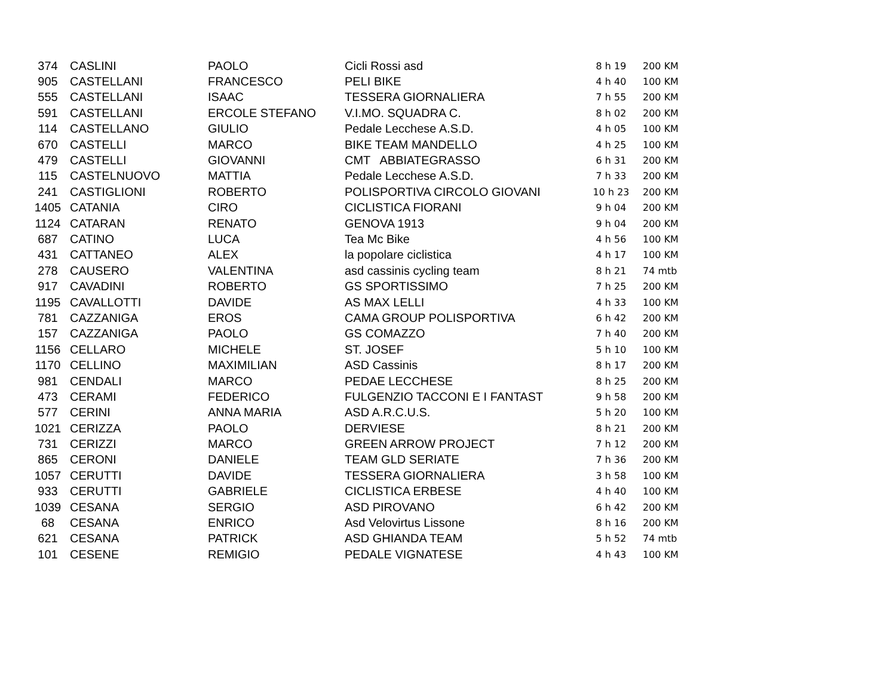| 374 | CASLINI | PAOLO | Cicli Rossi asd | 8 h 19 | 200 KM |
| 905 | CASTELLANI | FRANCESCO | PELI BIKE | 4 h 40 | 100 KM |
| 555 | CASTELLANI | ISAAC | TESSERA GIORNALIERA | 7 h 55 | 200 KM |
| 591 | CASTELLANI | ERCOLE STEFANO | V.I.MO. SQUADRA C. | 8 h 02 | 200 KM |
| 114 | CASTELLANO | GIULIO | Pedale Lecchese A.S.D. | 4 h 05 | 100 KM |
| 670 | CASTELLI | MARCO | BIKE TEAM MANDELLO | 4 h 25 | 100 KM |
| 479 | CASTELLI | GIOVANNI | CMT ABBIATEGRASSO | 6 h 31 | 200 KM |
| 115 | CASTELNUOVO | MATTIA | Pedale Lecchese A.S.D. | 7 h 33 | 200 KM |
| 241 | CASTIGLIONI | ROBERTO | POLISPORTIVA CIRCOLO GIOVANI | 10 h 23 | 200 KM |
| 1405 | CATANIA | CIRO | CICLISTICA FIORANI | 9 h 04 | 200 KM |
| 1124 | CATARAN | RENATO | GENOVA 1913 | 9 h 04 | 200 KM |
| 687 | CATINO | LUCA | Tea Mc Bike | 4 h 56 | 100 KM |
| 431 | CATTANEO | ALEX | la popolare ciclistica | 4 h 17 | 100 KM |
| 278 | CAUSERO | VALENTINA | asd cassinis cycling team | 8 h 21 | 74 mtb |
| 917 | CAVADINI | ROBERTO | GS SPORTISSIMO | 7 h 25 | 200 KM |
| 1195 | CAVALLOTTI | DAVIDE | AS MAX LELLI | 4 h 33 | 100 KM |
| 781 | CAZZANIGA | EROS | CAMA GROUP POLISPORTIVA | 6 h 42 | 200 KM |
| 157 | CAZZANIGA | PAOLO | GS COMAZZO | 7 h 40 | 200 KM |
| 1156 | CELLARO | MICHELE | ST. JOSEF | 5 h 10 | 100 KM |
| 1170 | CELLINO | MAXIMILIAN | ASD Cassinis | 8 h 17 | 200 KM |
| 981 | CENDALI | MARCO | PEDAE LECCHESE | 8 h 25 | 200 KM |
| 473 | CERAMI | FEDERICO | FULGENZIO TACCONI E I FANTAST | 9 h 58 | 200 KM |
| 577 | CERINI | ANNA MARIA | ASD A.R.C.U.S. | 5 h 20 | 100 KM |
| 1021 | CERIZZA | PAOLO | DERVIESE | 8 h 21 | 200 KM |
| 731 | CERIZZI | MARCO | GREEN ARROW PROJECT | 7 h 12 | 200 KM |
| 865 | CERONI | DANIELE | TEAM GLD SERIATE | 7 h 36 | 200 KM |
| 1057 | CERUTTI | DAVIDE | TESSERA GIORNALIERA | 3 h 58 | 100 KM |
| 933 | CERUTTI | GABRIELE | CICLISTICA ERBESE | 4 h 40 | 100 KM |
| 1039 | CESANA | SERGIO | ASD PIROVANO | 6 h 42 | 200 KM |
| 68 | CESANA | ENRICO | Asd Velovirtus Lissone | 8 h 16 | 200 KM |
| 621 | CESANA | PATRICK | ASD GHIANDA TEAM | 5 h 52 | 74 mtb |
| 101 | CESENE | REMIGIO | PEDALE VIGNATESE | 4 h 43 | 100 KM |